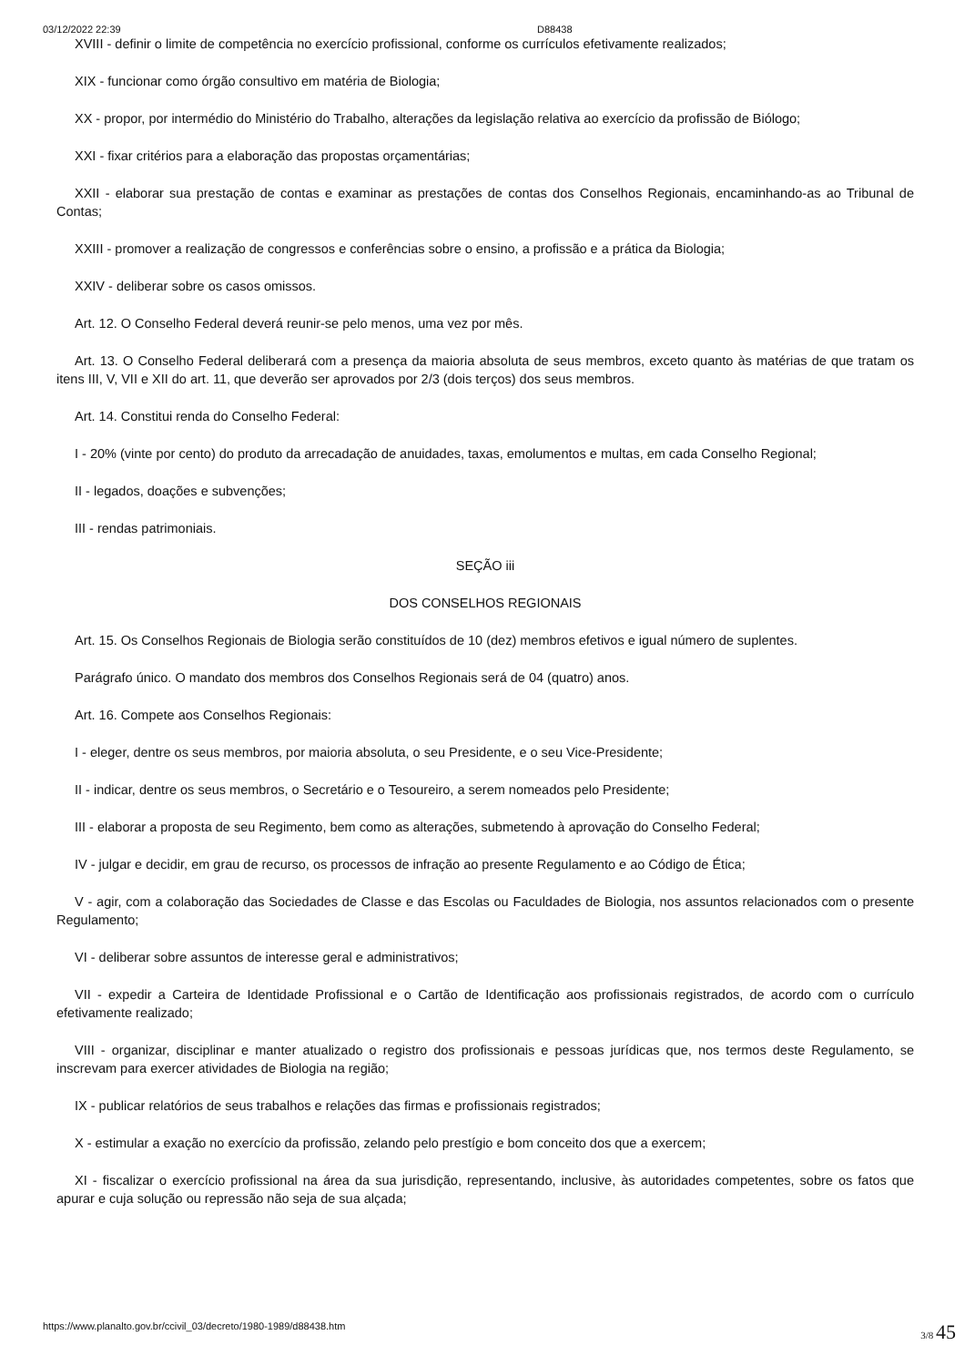03/12/2022 22:39 D88438
XVIII - definir o limite de competência no exercício profissional, conforme os currículos efetivamente realizados;
XIX - funcionar como órgão consultivo em matéria de Biologia;
XX - propor, por intermédio do Ministério do Trabalho, alterações da legislação relativa ao exercício da profissão de Biólogo;
XXI - fixar critérios para a elaboração das propostas orçamentárias;
XXII - elaborar sua prestação de contas e examinar as prestações de contas dos Conselhos Regionais, encaminhando-as ao Tribunal de Contas;
XXIII - promover a realização de congressos e conferências sobre o ensino, a profissão e a prática da Biologia;
XXIV - deliberar sobre os casos omissos.
Art. 12. O Conselho Federal deverá reunir-se pelo menos, uma vez por mês.
Art. 13. O Conselho Federal deliberará com a presença da maioria absoluta de seus membros, exceto quanto às matérias de que tratam os itens III, V, VII e XII do art. 11, que deverão ser aprovados por 2/3 (dois terços) dos seus membros.
Art. 14. Constitui renda do Conselho Federal:
I - 20% (vinte por cento) do produto da arrecadação de anuidades, taxas, emolumentos e multas, em cada Conselho Regional;
II - legados, doações e subvenções;
III - rendas patrimoniais.
SEÇÃO iii
DOS CONSELHOS REGIONAIS
Art. 15. Os Conselhos Regionais de Biologia serão constituídos de 10 (dez) membros efetivos e igual número de suplentes.
Parágrafo único. O mandato dos membros dos Conselhos Regionais será de 04 (quatro) anos.
Art. 16. Compete aos Conselhos Regionais:
I - eleger, dentre os seus membros, por maioria absoluta, o seu Presidente, e o seu Vice-Presidente;
II - indicar, dentre os seus membros, o Secretário e o Tesoureiro, a serem nomeados pelo Presidente;
III - elaborar a proposta de seu Regimento, bem como as alterações, submetendo à aprovação do Conselho Federal;
IV - julgar e decidir, em grau de recurso, os processos de infração ao presente Regulamento e ao Código de Ética;
V - agir, com a colaboração das Sociedades de Classe e das Escolas ou Faculdades de Biologia, nos assuntos relacionados com o presente Regulamento;
VI - deliberar sobre assuntos de interesse geral e administrativos;
VII - expedir a Carteira de Identidade Profissional e o Cartão de Identificação aos profissionais registrados, de acordo com o currículo efetivamente realizado;
VIII - organizar, disciplinar e manter atualizado o registro dos profissionais e pessoas jurídicas que, nos termos deste Regulamento, se inscrevam para exercer atividades de Biologia na região;
IX - publicar relatórios de seus trabalhos e relações das firmas e profissionais registrados;
X - estimular a exação no exercício da profissão, zelando pelo prestígio e bom conceito dos que a exercem;
XI - fiscalizar o exercício profissional na área da sua jurisdição, representando, inclusive, às autoridades competentes, sobre os fatos que apurar e cuja solução ou repressão não seja de sua alçada;
https://www.planalto.gov.br/ccivil_03/decreto/1980-1989/d88438.htm 3/8 45